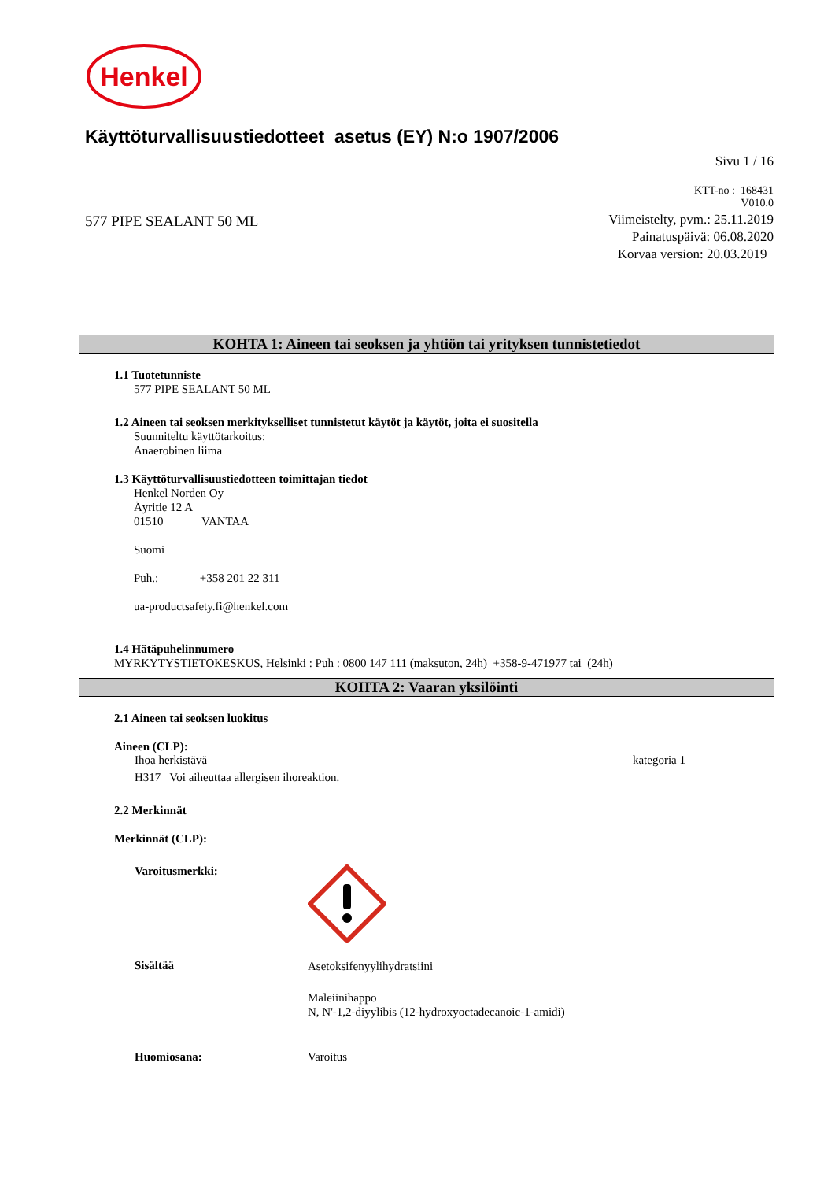Henkel
Käyttöturvallisuustiedotteet asetus (EY) N:o 1907/2006
Sivu 1 / 16
KTT-no : 168431
V010.0
577 PIPE SEALANT 50 ML
Viimeistelty, pvm.: 25.11.2019
Painatuspäivä: 06.08.2020
Korvaa version: 20.03.2019
KOHTA 1: Aineen tai seoksen ja yhtiön tai yrityksen tunnistetiedot
1.1 Tuotetunniste
577 PIPE SEALANT 50 ML
1.2 Aineen tai seoksen merkitykselliset tunnistetut käytöt ja käytöt, joita ei suositella
Suunniteltu käyttötarkoitus:
Anaerobinen liima
1.3 Käyttöturvallisuustiedotteen toimittajan tiedot
Henkel Norden Oy
Äyritie 12 A
01510 VANTAA
Suomi
Puh.: +358 201 22 311
ua-productsafety.fi@henkel.com
1.4 Hätäpuhelinnumero
MYRKYTYSTIETOKESKUS, Helsinki : Puh : 0800 147 111 (maksuton, 24h) +358-9-471977 tai (24h)
KOHTA 2: Vaaran yksilöinti
2.1 Aineen tai seoksen luokitus
Aineen (CLP):
Ihoa herkistävä kategoria 1
H317 Voi aiheuttaa allergisen ihoreaktion.
2.2 Merkinnät
Merkinnät (CLP):
Varoitusmerkki:
Sisältää
Asetoksifenyylihydratsiini
Maleiinihappo
N, N'-1,2-diyylibis (12-hydroxyoctadecanoic-1-amidi)
Huomiosana: Varoitus